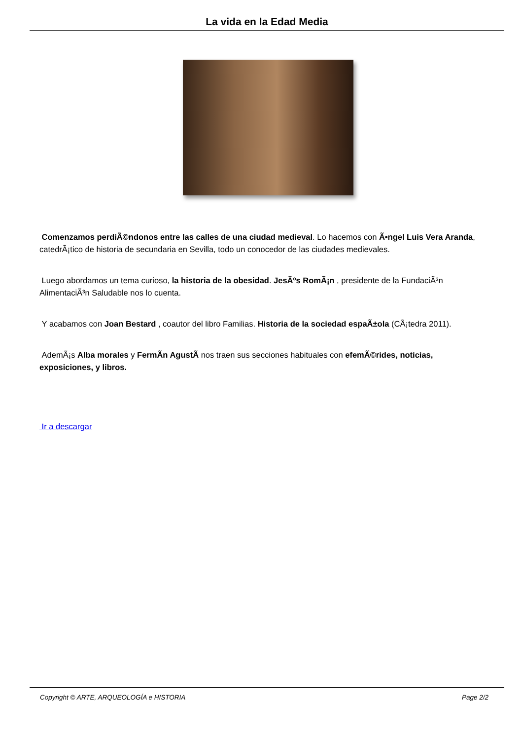La vida en la Edad Media
Comenzamos perdiÃ©ndonos entre las calles de una ciudad medieval. Lo hacemos con Ã•ngel Luis Vera Aranda, catedrÃ¡tico de historia de secundaria en Sevilla, todo un conocedor de las ciudades medievales.
Luego abordamos un tema curioso, la historia de la obesidad. JesÃºs RomÃ¡n , presidente de la FundaciÃ³n AlimentaciÃ³n Saludable nos lo cuenta.
Y acabamos con Joan Bestard , coautor del libro Familias. Historia de la sociedad espaÃ±ola (CÃ¡tedra 2011).
AdemÃ¡s Alba morales y FermÃ­n AgustÃ­ nos traen sus secciones habituales con efemÃ©rides, noticias, exposiciones, y libros.
Ir a descargar
Copyright © ARTE, ARQUEOLOGÍA e HISTORIA Page 2/2